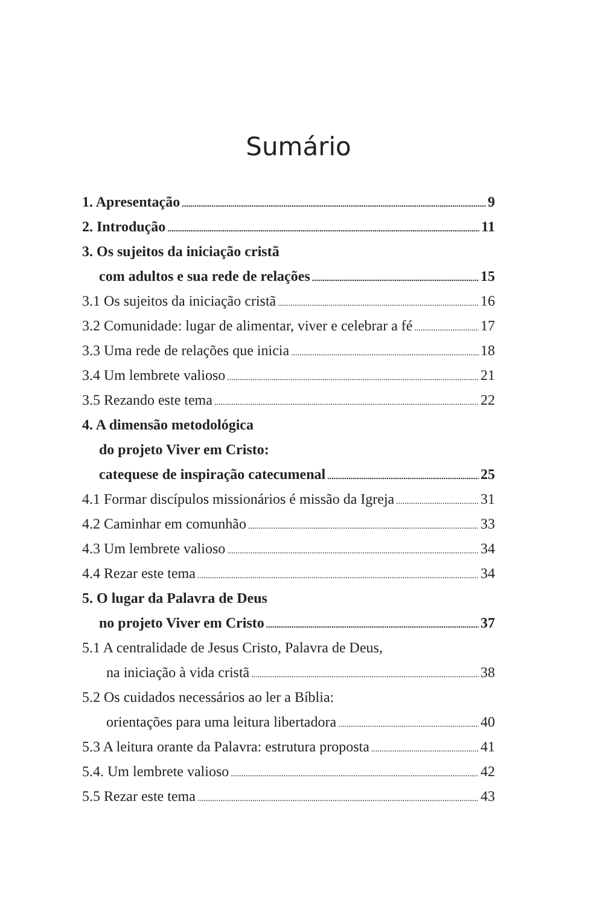Sumário
1. Apresentação 9
2. Introdução 11
3. Os sujeitos da iniciação cristã
com adultos e sua rede de relações 15
3.1 Os sujeitos da iniciação cristã 16
3.2 Comunidade: lugar de alimentar, viver e celebrar a fé 17
3.3 Uma rede de relações que inicia 18
3.4 Um lembrete valioso 21
3.5 Rezando este tema 22
4. A dimensão metodológica
do projeto Viver em Cristo:
catequese de inspiração catecumenal 25
4.1 Formar discípulos missionários é missão da Igreja 31
4.2 Caminhar em comunhão 33
4.3 Um lembrete valioso 34
4.4 Rezar este tema 34
5. O lugar da Palavra de Deus
no projeto Viver em Cristo 37
5.1 A centralidade de Jesus Cristo, Palavra de Deus,
na iniciação à vida cristã 38
5.2 Os cuidados necessários ao ler a Bíblia:
orientações para uma leitura libertadora 40
5.3 A leitura orante da Palavra: estrutura proposta 41
5.4. Um lembrete valioso 42
5.5 Rezar este tema 43